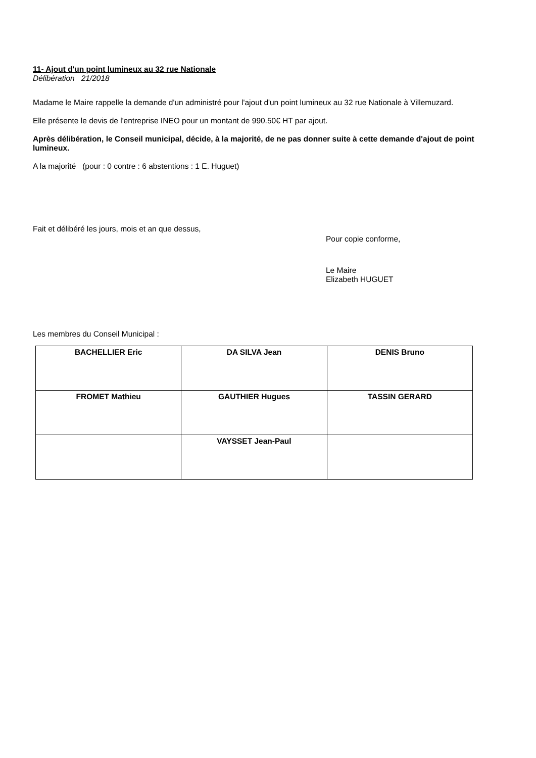11- Ajout d'un point lumineux au 32 rue Nationale
Délibération 21/2018
Madame le Maire rappelle la demande d'un administré pour l'ajout d'un point lumineux au 32 rue Nationale à Villemuzard.
Elle présente le devis de l'entreprise INEO pour un montant de 990.50€ HT par ajout.
Après délibération, le Conseil municipal, décide, à la majorité, de ne pas donner suite à cette demande d'ajout de point lumineux.
A la majorité (pour : 0 contre : 6 abstentions : 1 E. Huguet)
Fait et délibéré les jours, mois et an que dessus,
Pour copie conforme,
Le Maire
Elizabeth HUGUET
Les membres du Conseil Municipal :
| BACHELLIER Eric | DA SILVA Jean | DENIS Bruno |
| FROMET Mathieu | GAUTHIER Hugues | TASSIN GERARD |
| | VAYSSET Jean-Paul | |